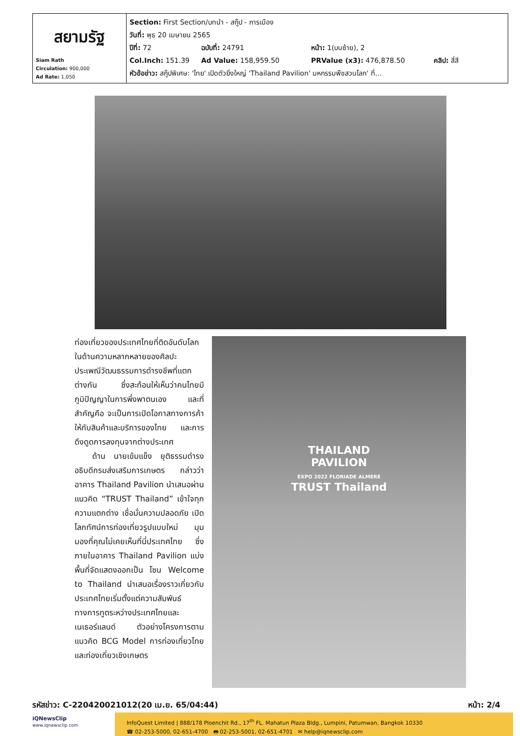| สยามรัฐ Siam Rath Circulation: 900,000 Ad Rate: 1,050 | Section: First Section/บทนำ - สกู๊ป - การเมือง วันที่: พุธ 20 เมษายน 2565 ปีที่: 72 ฉบับที่: 24791 หน้า: 1(บนซ้าย), 2 Col.Inch: 151.39 Ad Value: 158,959.50 PRValue (x3): 476,878.50 คลิป: สี่สี หัวข้อข่าว: สกู๊ปพิเศษ: 'ไทย' เปิดตัวยิ่งใหญ่ 'Thailand Pavilion' มหกรรมพืชสวนโลก' ที่... |
ท่องเที่ยวของประเทศไทยที่ติดอันดับโลกในด้านความหลากหลายของศิลปะ ประเพณีวัฒนธรรมการดำรงชีพที่แตกต่างกัน ซึ่งสะท้อนให้เห็นว่าคนไทยมีภูมิปัญญาในการพึ่งพาตนเอง และที่สำคัญคือ จะเป็นการเปิดโอกาสทางการค้าให้กับสินค้าและบริการของไทย และการดึงดูดการลงทุนจากต่างประเทศ
ด้าน นายเข้มแข็ง ยุติธรรมดำรง อธิบดีกรมส่งเสริมการเกษตร กล่าวว่า อาคาร Thailand Pavilion นำเสนอผ่านแนวคิด “TRUST Thailand” เข้าใจทุกความแตกต่าง เชื่อมั่นความปลอดภัย เปิดโลกทัศน์การท่องเที่ยวรูปแบบใหม่ มุมมองที่คุณไม่เคยเห็นที่นี่ประเทศไทย ซึ่งภายในอาคาร Thailand Pavilion แบ่งพื้นที่จัดแสดงออกเป็น โซน Welcome to Thailand นำเสนอเรื่องราวเกี่ยวกับประเทศไทยเริ่มตั้งแต่ความสัมพันธ์ทางการทูตระหว่างประเทศไทยและเนเธอร์แลนด์ ตัวอย่างโครงการตามแนวคิด BCG Model การท่องเที่ยวไทยและท่องเที่ยวเชิงเกษตร
THAILAND
PAVILION
EXPO 2022 FLORIADE ALMERE
TRUST Thailand
รหัสข่าว: C-220420021012(20 เม.ย. 65/04:44) หน้า: 2/4
iQNewsClip
www.iqnewsclip.com
InfoQuest Limited | 888/178 Ploenchit Rd., 17<sup>th</sup> FL. Mahatun Plaza Bldg., Lumpini, Patumwan, Bangkok 10330
☎ 02-253-5000, 02-651-4700 🖶 02-253-5001, 02-651-4701 ✉ help@iqnewsclip.com